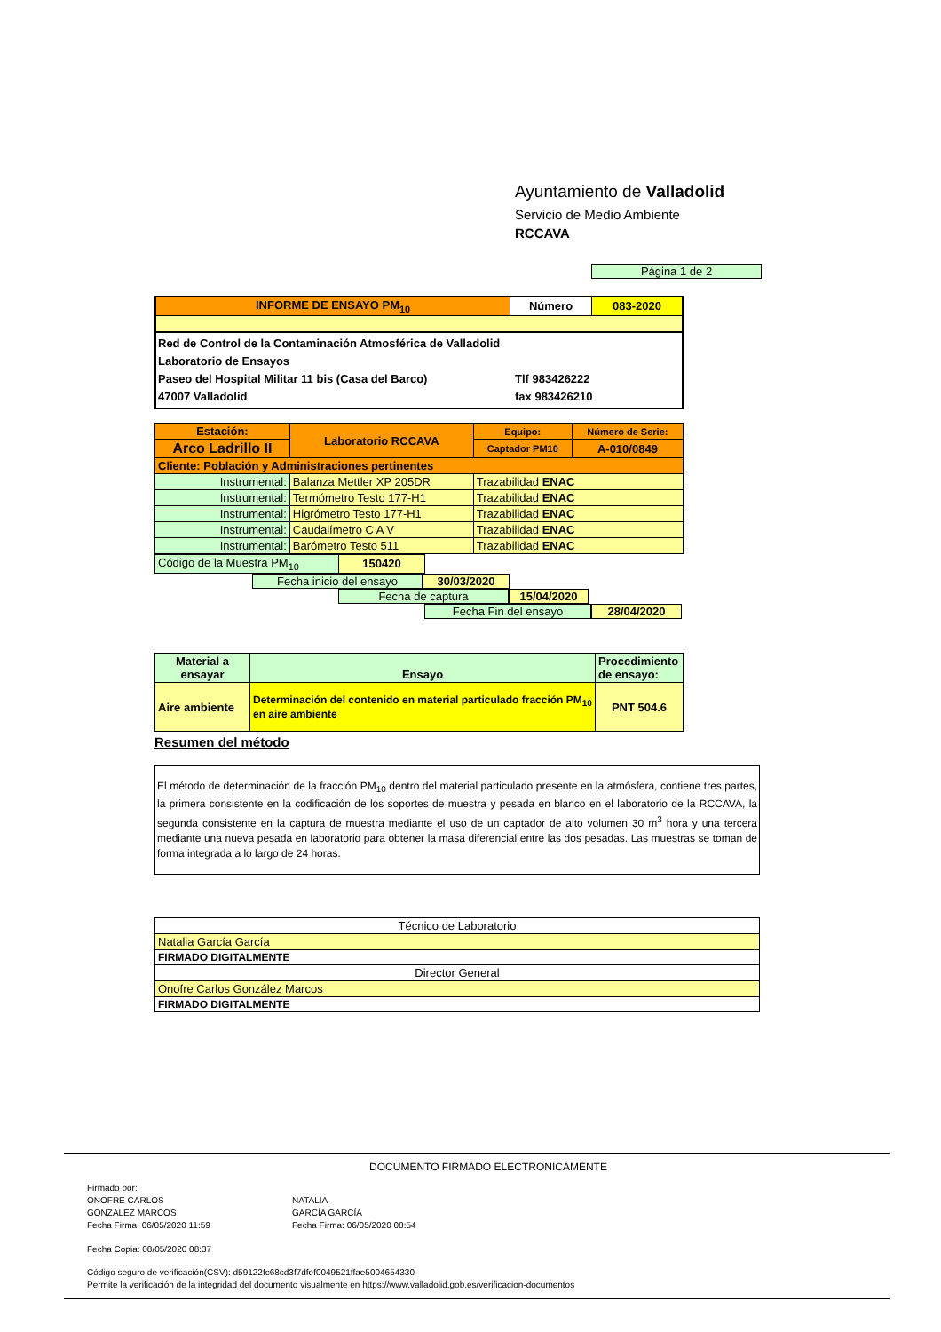Ayuntamiento de Valladolid
Servicio de Medio Ambiente
RCCAVA
Página 1 de 2
| INFORME DE ENSAYO PM<sub>10</sub> | Número | 083-2020 |
Red de Control de la Contaminación Atmosférica de Valladolid
Laboratorio de Ensayos
Paseo del Hospital Militar 11 bis (Casa del Barco) Tlf 983426222
47007 Valladolid fax 983426210
| Estación: | Laboratorio RCCAVA | Equipo: | Número de Serie: |
| Arco Ladrillo II | | Captador PM10 | A-010/0849 |
| Cliente: Población y Administraciones pertinentes | | | |
| Instrumental: | Balanza Mettler XP 205DR | Trazabilidad ENAC | |
| Instrumental: | Termómetro Testo 177-H1 | Trazabilidad ENAC | |
| Instrumental: | Higrómetro Testo 177-H1 | Trazabilidad ENAC | |
| Instrumental: | Caudalímetro C A V | Trazabilidad ENAC | |
| Instrumental: | Barómetro Testo 511 | Trazabilidad ENAC | |
| Código de la Muestra PM<sub>10</sub> | 150420 | | |
Fecha inicio del ensayo 30/03/2020
Fecha de captura 15/04/2020
Fecha Fin del ensayo 28/04/2020
| Material a ensayar | Ensayo | Procedimiento de ensayo: |
| Aire ambiente | Determinación del contenido en material particulado fracción PM<sub>10</sub> en aire ambiente | PNT 504.6 |
Resumen del método
El método de determinación de la fracción PM<sub>10</sub> dentro del material particulado presente en la atmósfera, contiene tres partes, la primera consistente en la codificación de los soportes de muestra y pesada en blanco en el laboratorio de la RCCAVA, la segunda consistente en la captura de muestra mediante el uso de un captador de alto volumen 30 m<sup>3</sup> hora y una tercera mediante una nueva pesada en laboratorio para obtener la masa diferencial entre las dos pesadas. Las muestras se toman de forma integrada a lo largo de 24 horas.
| Técnico de Laboratorio |
| Natalia García García |
| FIRMADO DIGITALMENTE |
| Director General |
| Onofre Carlos González Marcos |
| FIRMADO DIGITALMENTE |
DOCUMENTO FIRMADO ELECTRONICAMENTE
Firmado por:
ONOFRE CARLOS
GONZALEZ MARCOS
Fecha Firma: 06/05/2020 11:59
NATALIA
GARCÍA GARCÍA
Fecha Firma: 06/05/2020 08:54
Fecha Copia: 08/05/2020 08:37
Código seguro de verificación(CSV): d59122fc68cd3f7dfef0049521ffae5004654330
Permite la verificación de la integridad del documento visualmente en https://www.valladolid.gob.es/verificacion-documentos